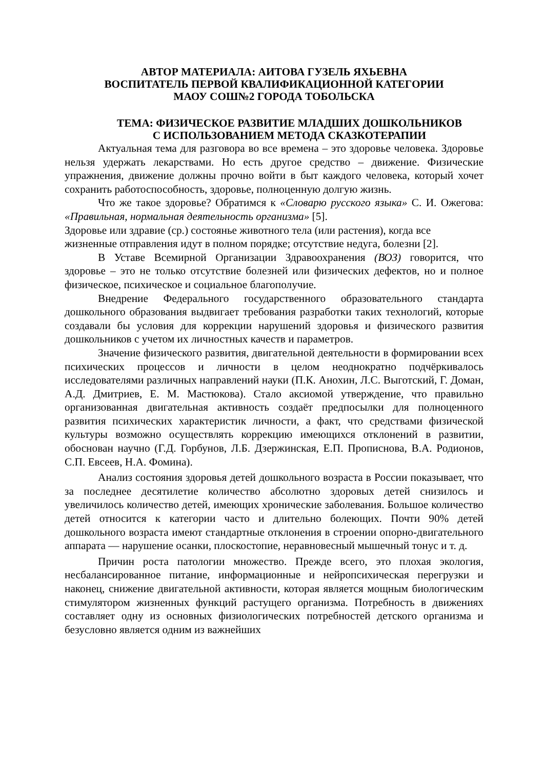АВТОР МАТЕРИАЛА: АИТОВА ГУЗЕЛЬ ЯХЬЕВНА
ВОСПИТАТЕЛЬ ПЕРВОЙ КВАЛИФИКАЦИОННОЙ КАТЕГОРИИ
МАОУ СОШ№2 ГОРОДА ТОБОЛЬСКА
ТЕМА: ФИЗИЧЕСКОЕ РАЗВИТИЕ МЛАДШИХ ДОШКОЛЬНИКОВ
С ИСПОЛЬЗОВАНИЕМ МЕТОДА СКАЗКОТЕРАПИИ
Актуальная тема для разговора во все времена – это здоровье человека. Здоровье нельзя удержать лекарствами. Но есть другое средство – движение. Физические упражнения, движение должны прочно войти в быт каждого человека, который хочет сохранить работоспособность, здоровье, полноценную долгую жизнь.
Что же такое здоровье? Обратимся к «Словарю русского языка» С. И. Ожегова: «Правильная, нормальная деятельность организма» [5].
Здоровье или здравие (ср.) состоянье животного тела (или растения), когда все жизненные отправления идут в полном порядке; отсутствие недуга, болезни [2].
В Уставе Всемирной Организации Здравоохранения (ВОЗ) говорится, что здоровье – это не только отсутствие болезней или физических дефектов, но и полное физическое, психическое и социальное благополучие.
Внедрение Федерального государственного образовательного стандарта дошкольного образования выдвигает требования разработки таких технологий, которые создавали бы условия для коррекции нарушений здоровья и физического развития дошкольников с учетом их личностных качеств и параметров.
Значение физического развития, двигательной деятельности в формировании всех психических процессов и личности в целом неоднократно подчёркивалось исследователями различных направлений науки (П.К. Анохин, Л.С. Выготский, Г. Доман, А.Д. Дмитриев, Е. М. Мастюкова). Стало аксиомой утверждение, что правильно организованная двигательная активность создаёт предпосылки для полноценного развития психических характеристик личности, а факт, что средствами физической культуры возможно осуществлять коррекцию имеющихся отклонений в развитии, обоснован научно (Г.Д. Горбунов, Л.Б. Дзержинская, Е.П. Прописнова, В.А. Родионов, С.П. Евсеев, Н.А. Фомина).
Анализ состояния здоровья детей дошкольного возраста в России показывает, что за последнее десятилетие количество абсолютно здоровых детей снизилось и увеличилось количество детей, имеющих хронические заболевания. Большое количество детей относится к категории часто и длительно болеющих. Почти 90% детей дошкольного возраста имеют стандартные отклонения в строении опорно-двигательного аппарата — нарушение осанки, плоскостопие, неравновесный мышечный тонус и т. д.
Причин роста патологии множество. Прежде всего, это плохая экология, несбалансированное питание, информационные и нейропсихическая перегрузки и наконец, снижение двигательной активности, которая является мощным биологическим стимулятором жизненных функций растущего организма. Потребность в движениях составляет одну из основных физиологических потребностей детского организма и безусловно является одним из важнейших